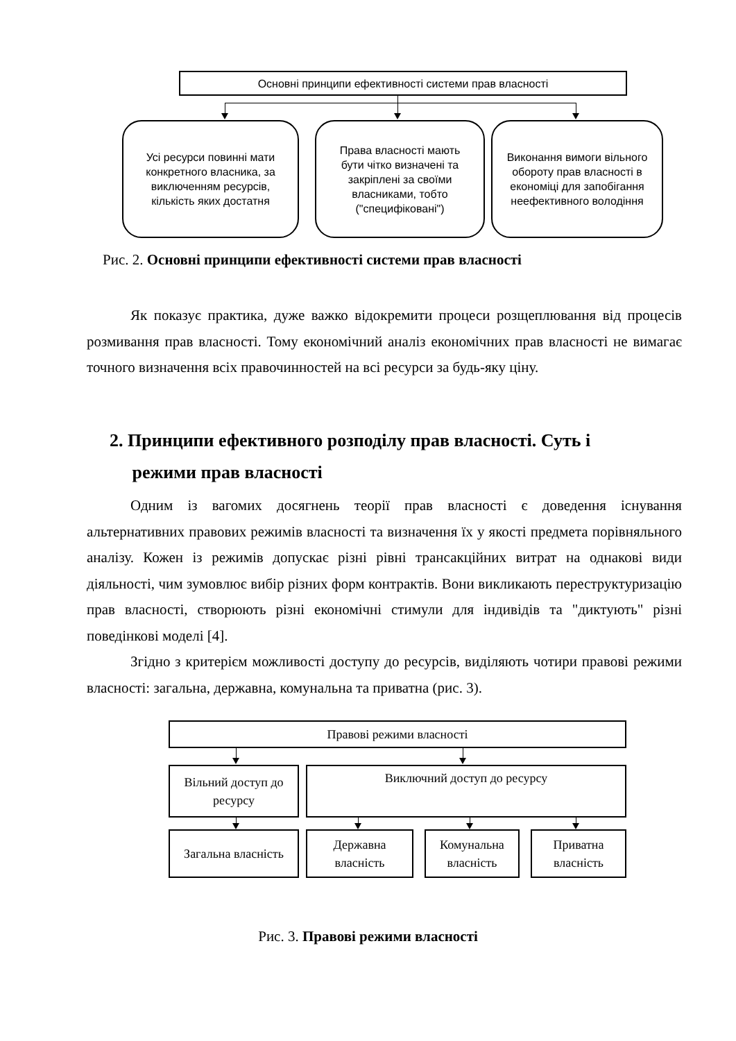Основні принципи ефективності системи прав власності
Усі ресурси повинні мати конкретного власника, за виключенням ресурсів, кількість яких достатня
Права власності мають бути чітко визначені та закріплені за своїми власниками, тобто ("специфіковані")
Виконання вимоги вільного обороту прав власності в економіці для запобігання неефективного володіння
Рис. 2. Основні принципи ефективності системи прав власності
Як показує практика, дуже важко відокремити процеси розщеплювання від процесів розмивання прав власності. Тому економічний аналіз економічних прав власності не вимагає точного визначення всіх правочинностей на всі ресурси за будь-яку ціну.
2. Принципи ефективного розподілу прав власності. Суть і
режими прав власності
Одним із вагомих досягнень теорії прав власності є доведення існування альтернативних правових режимів власності та визначення їх у якості предмета порівняльного аналізу. Кожен із режимів допускає різні рівні трансакційних витрат на однакові види діяльності, чим зумовлює вибір різних форм контрактів. Вони викликають переструктуризацію прав власності, створюють різні економічні стимули для індивідів та "диктують" різні поведінкові моделі [4].
Згідно з критерієм можливості доступу до ресурсів, виділяють чотири правові режими власності: загальна, державна, комунальна та приватна (рис. 3).
Правові режими власності
Вільний доступ до ресурсу
Виключний доступ до ресурсу
Загальна власність
Державна власність
Комунальна власність
Приватна власність
Рис. 3. Правові режими власності